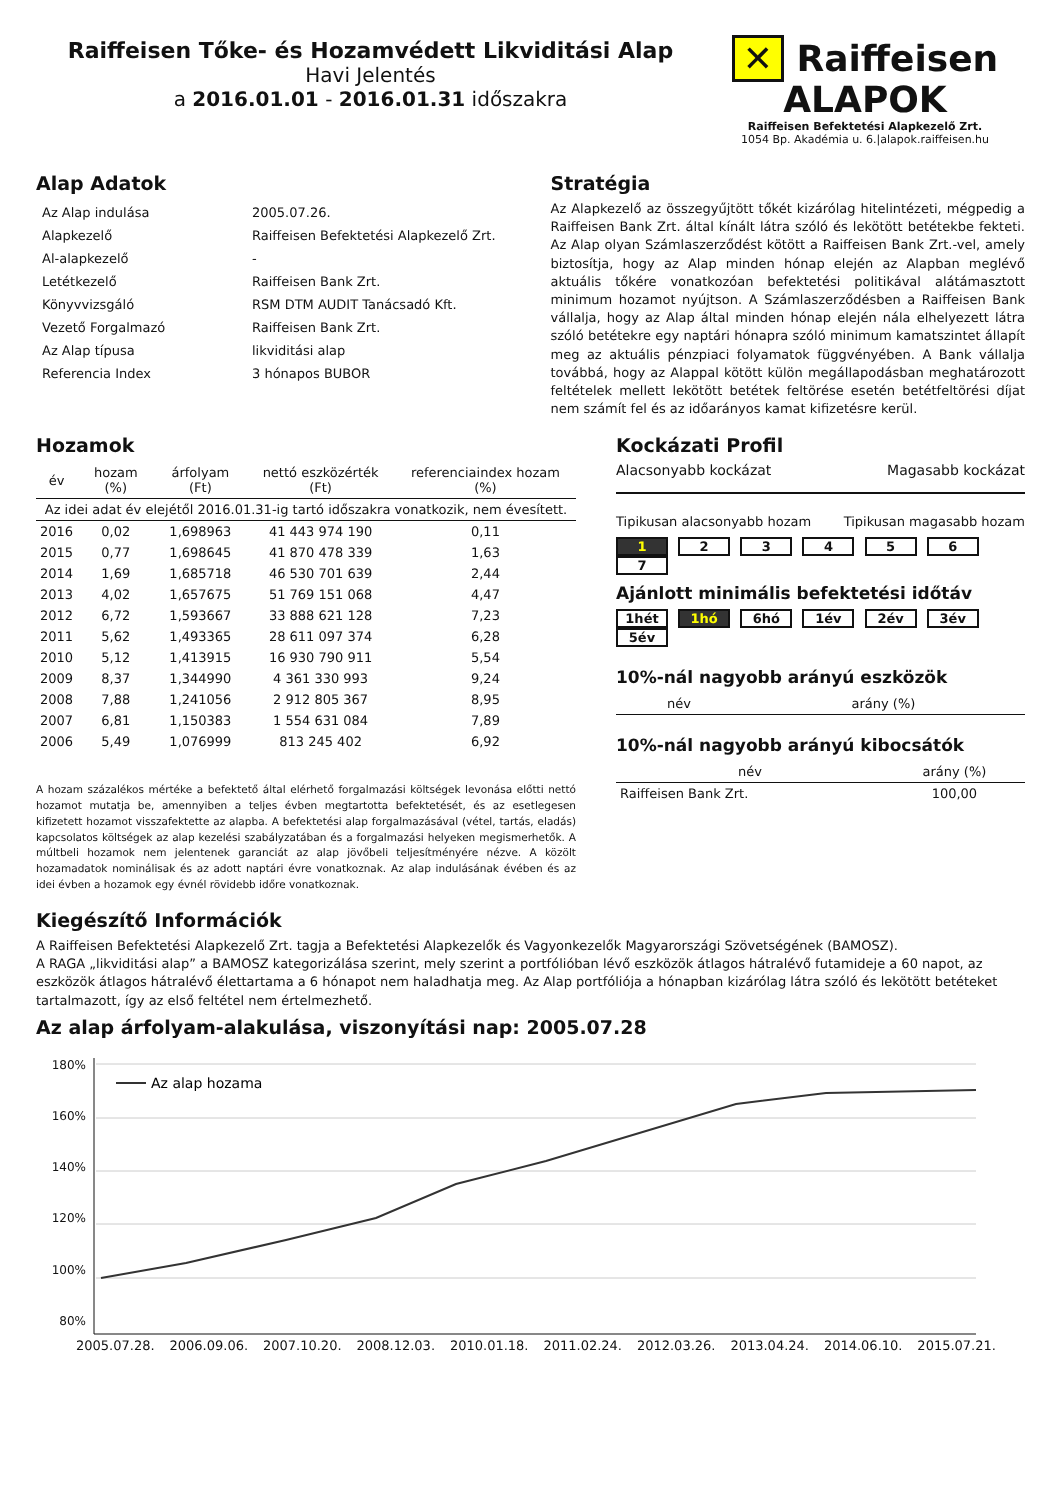Raiffeisen Tőke- és Hozamvédett Likviditási Alap
Havi Jelentés
a 2016.01.01 - 2016.01.31 időszakra
✕ Raiffeisen ALAPOK
Raiffeisen Befektetési Alapkezelő Zrt.
1054 Bp. Akadémia u. 6.|alapok.raiffeisen.hu
Alap Adatok
| Az Alap indulása | 2005.07.26. |
| Alapkezelő | Raiffeisen Befektetési Alapkezelő Zrt. |
| Al-alapkezelő | - |
| Letétkezelő | Raiffeisen Bank Zrt. |
| Könyvvizsgáló | RSM DTM AUDIT Tanácsadó Kft. |
| Vezető Forgalmazó | Raiffeisen Bank Zrt. |
| Az Alap típusa | likviditási alap |
| Referencia Index | 3 hónapos BUBOR |
Stratégia
Az Alapkezelő az összegyűjtött tőkét kizárólag hitelintézeti, mégpedig a Raiffeisen Bank Zrt. által kínált látra szóló és lekötött betétekbe fekteti. Az Alap olyan Számlaszerződést kötött a Raiffeisen Bank Zrt.-vel, amely biztosítja, hogy az Alap minden hónap elején az Alapban meglévő aktuális tőkére vonatkozóan befektetési politikával alátámasztott minimum hozamot nyújtson. A Számlaszerződésben a Raiffeisen Bank vállalja, hogy az Alap által minden hónap elején nála elhelyezett látra szóló betétekre egy naptári hónapra szóló minimum kamatszintet állapít meg az aktuális pénzpiaci folyamatok függvényében. A Bank vállalja továbbá, hogy az Alappal kötött külön megállapodásban meghatározott feltételek mellett lekötött betétek feltörése esetén betétfeltörési díjat nem számít fel és az időarányos kamat kifizetésre kerül.
Hozamok
| év | hozam (%) | árfolyam (Ft) | nettó eszközérték (Ft) | referenciaindex hozam (%) |
| --- | --- | --- | --- | --- |
| Az idei adat év elejétől 2016.01.31-ig tartó időszakra vonatkozik, nem évesített. | | | | |
| 2016 | 0,02 | 1,698963 | 41 443 974 190 | 0,11 |
| 2015 | 0,77 | 1,698645 | 41 870 478 339 | 1,63 |
| 2014 | 1,69 | 1,685718 | 46 530 701 639 | 2,44 |
| 2013 | 4,02 | 1,657675 | 51 769 151 068 | 4,47 |
| 2012 | 6,72 | 1,593667 | 33 888 621 128 | 7,23 |
| 2011 | 5,62 | 1,493365 | 28 611 097 374 | 6,28 |
| 2010 | 5,12 | 1,413915 | 16 930 790 911 | 5,54 |
| 2009 | 8,37 | 1,344990 | 4 361 330 993 | 9,24 |
| 2008 | 7,88 | 1,241056 | 2 912 805 367 | 8,95 |
| 2007 | 6,81 | 1,150383 | 1 554 631 084 | 7,89 |
| 2006 | 5,49 | 1,076999 | 813 245 402 | 6,92 |
A hozam százalékos mértéke a befektető által elérhető forgalmazási költségek levonása előtti nettó hozamot mutatja be, amennyiben a teljes évben megtartotta befektetését, és az esetlegesen kifizetett hozamot visszafektette az alapba. A befektetési alap forgalmazásával (vétel, tartás, eladás) kapcsolatos költségek az alap kezelési szabályzatában és a forgalmazási helyeken megismerhetők. A múltbeli hozamok nem jelentenek garanciát az alap jövőbeli teljesítményére nézve. A közölt hozamadatok nominálisak és az adott naptári évre vonatkoznak. Az alap indulásának évében és az idei évben a hozamok egy évnél rövidebb időre vonatkoznak.
Kockázati Profil
Alacsonyabb kockázat Magasabb kockázat
Tipikusan alacsonyabb hozam Tipikusan magasabb hozam
1 2 3 4 5 6 7
Ajánlott minimális befektetési időtáv
1hét 1hó 6hó 1év 2év 3év 5év
10%-nál nagyobb arányú eszközök
| név | arány (%) |
| --- | --- |
10%-nál nagyobb arányú kibocsátók
| név | arány (%) |
| --- | --- |
| Raiffeisen Bank Zrt. | 100,00 |
Kiegészítő Információk
A Raiffeisen Befektetési Alapkezelő Zrt. tagja a Befektetési Alapkezelők és Vagyonkezelők Magyarországi Szövetségének (BAMOSZ).
A RAGA „likviditási alap” a BAMOSZ kategorizálása szerint, mely szerint a portfólióban lévő eszközök átlagos hátralévő futamideje a 60 napot, az eszközök átlagos hátralévő élettartama a 6 hónapot nem haladhatja meg. Az Alap portfóliója a hónapban kizárólag látra szóló és lekötött betéteket tartalmazott, így az első feltétel nem értelmezhető.
Az alap árfolyam-alakulása, viszonyítási nap: 2005.07.28
180%
160%
140%
120%
100%
80%
Az alap hozama
2005.07.28. 2006.09.06. 2007.10.20. 2008.12.03. 2010.01.18. 2011.02.24. 2012.03.26. 2013.04.24. 2014.06.10. 2015.07.21.